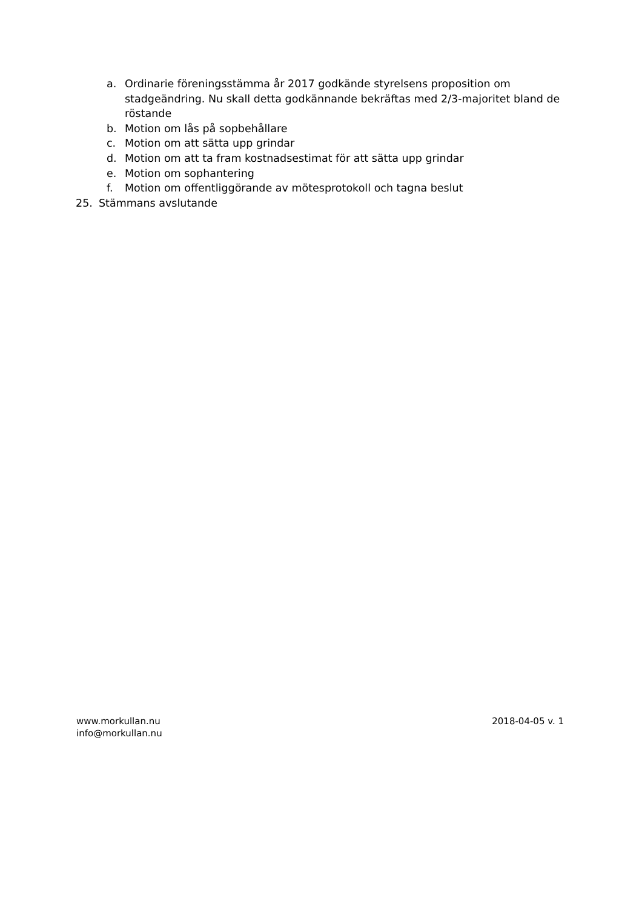a. Ordinarie föreningsstämma år 2017 godkände styrelsens proposition om stadgeändring. Nu skall detta godkännande bekräftas med 2/3-majoritet bland de röstande
b. Motion om lås på sopbehållare
c. Motion om att sätta upp grindar
d. Motion om att ta fram kostnadsestimat för att sätta upp grindar
e. Motion om sophantering
f. Motion om offentliggörande av mötesprotokoll och tagna beslut
25. Stämmans avslutande
www.morkullan.nu
info@morkullan.nu
2018-04-05 v. 1